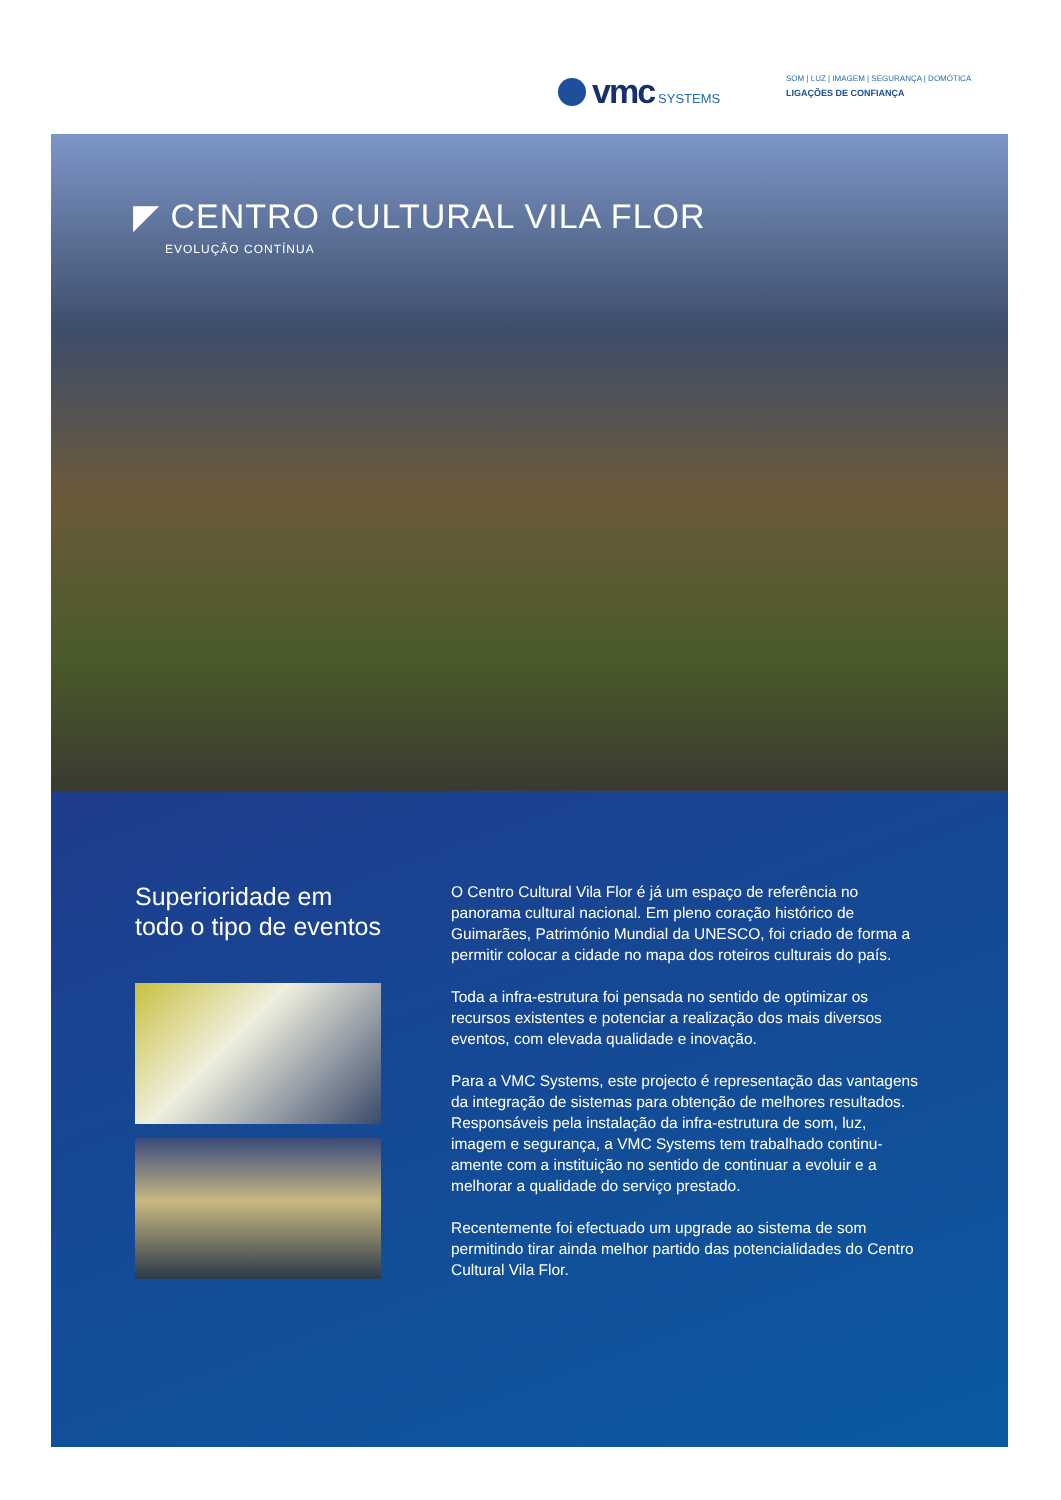vmc SYSTEMS
SOM | LUZ | IMAGEM | SEGURANÇA | DOMÓTICA
LIGAÇÕES DE CONFIANÇA
◤ CENTRO CULTURAL VILA FLOR
EVOLUÇÃO CONTÍNUA
Superioridade em todo o tipo de eventos
O Centro Cultural Vila Flor é já um espaço de referência no panorama cultural nacional. Em pleno coração histórico de Guimarães, Património Mundial da UNESCO, foi criado de forma a permitir colocar a cidade no mapa dos roteiros culturais do país.
Toda a infra-estrutura foi pensada no sentido de optimizar os recursos existentes e potenciar a realização dos mais diversos eventos, com elevada qualidade e inovação.
Para a VMC Systems, este projecto é representação das vantagens da integração de sistemas para obtenção de melhores resultados. Responsáveis pela instalação da infra-estrutura de som, luz, imagem e segurança, a VMC Systems tem trabalhado continu-amente com a instituição no sentido de continuar a evoluir e a melhorar a qualidade do serviço prestado.
Recentemente foi efectuado um upgrade ao sistema de som permitindo tirar ainda melhor partido das potencialidades do Centro Cultural Vila Flor.